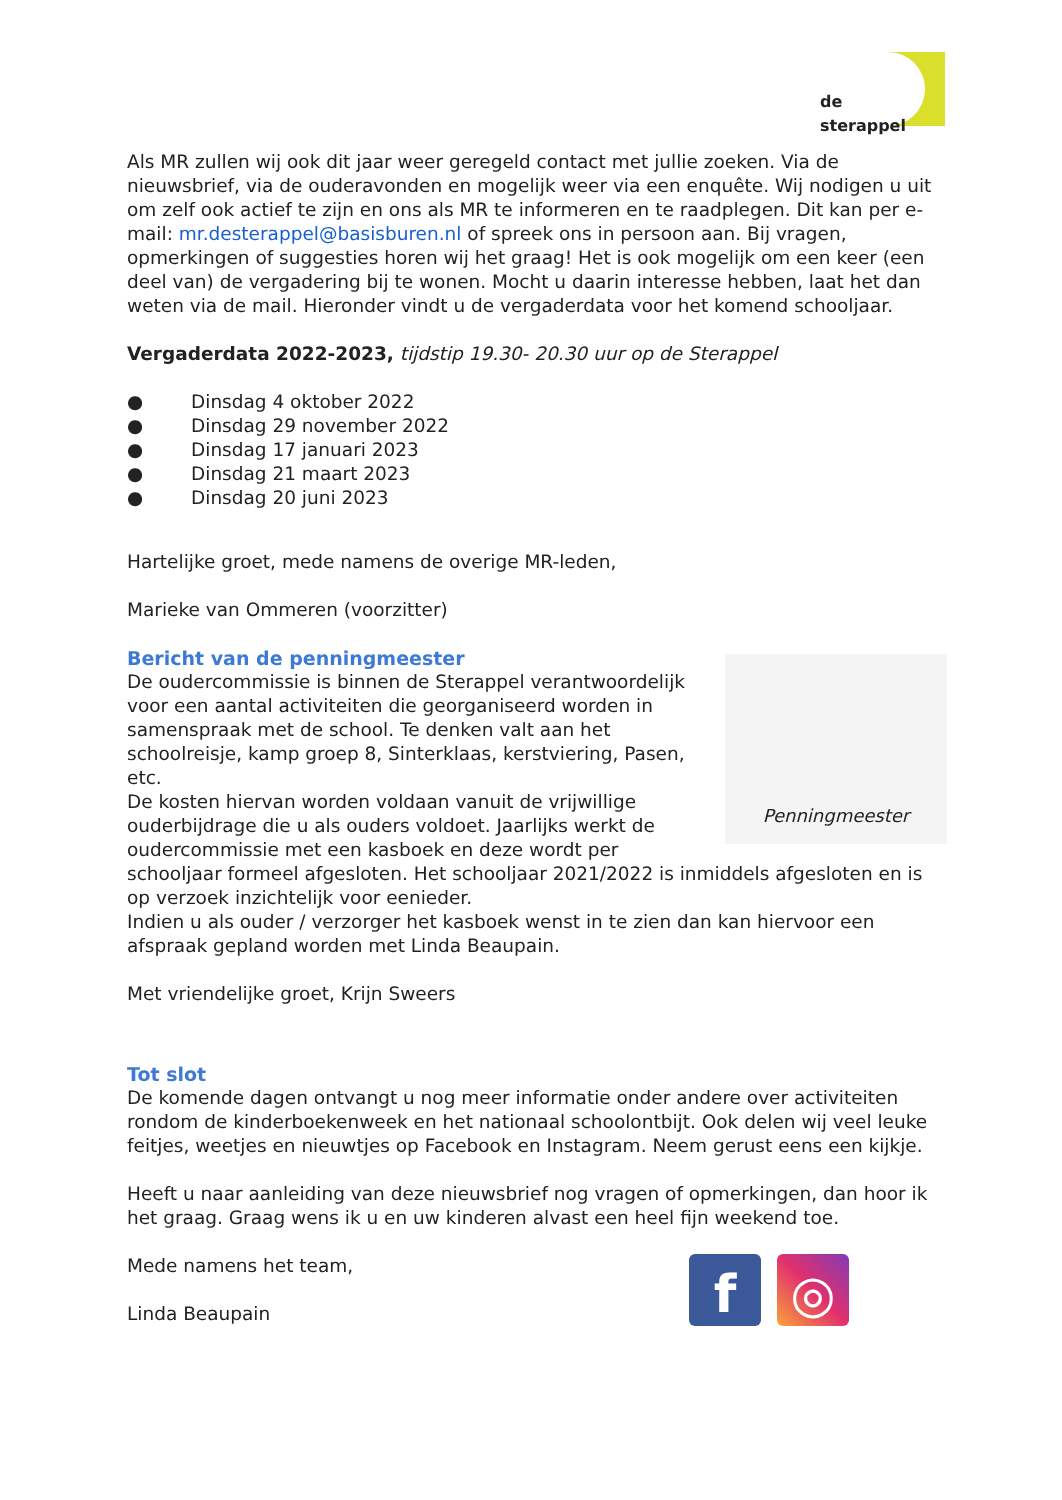de sterappel
Als MR zullen wij ook dit jaar weer geregeld contact met jullie zoeken. Via de nieuwsbrief, via de ouderavonden en mogelijk weer via een enquête. Wij nodigen u uit om zelf ook actief te zijn en ons als MR te informeren en te raadplegen. Dit kan per e-mail: mr.desterappel@basisburen.nl of spreek ons in persoon aan. Bij vragen, opmerkingen of suggesties horen wij het graag! Het is ook mogelijk om een keer (een deel van) de vergadering bij te wonen. Mocht u daarin interesse hebben, laat het dan weten via de mail. Hieronder vindt u de vergaderdata voor het komend schooljaar.
Vergaderdata 2022-2023, tijdstip 19.30- 20.30 uur op de Sterappel
● Dinsdag 4 oktober 2022
● Dinsdag 29 november 2022
● Dinsdag 17 januari 2023
● Dinsdag 21 maart 2023
● Dinsdag 20 juni 2023
Hartelijke groet, mede namens de overige MR-leden,
Marieke van Ommeren (voorzitter)
Penningmeester
Bericht van de penningmeester
De oudercommissie is binnen de Sterappel verantwoordelijk voor een aantal activiteiten die georganiseerd worden in samenspraak met de school. Te denken valt aan het schoolreisje, kamp groep 8, Sinterklaas, kerstviering, Pasen, etc.
De kosten hiervan worden voldaan vanuit de vrijwillige ouderbijdrage die u als ouders voldoet. Jaarlijks werkt de oudercommissie met een kasboek en deze wordt per schooljaar formeel afgesloten. Het schooljaar 2021/2022 is inmiddels afgesloten en is op verzoek inzichtelijk voor eenieder.
Indien u als ouder / verzorger het kasboek wenst in te zien dan kan hiervoor een afspraak gepland worden met Linda Beaupain.
Met vriendelijke groet, Krijn Sweers
Tot slot
De komende dagen ontvangt u nog meer informatie onder andere over activiteiten rondom de kinderboekenweek en het nationaal schoolontbijt. Ook delen wij veel leuke feitjes, weetjes en nieuwtjes op Facebook en Instagram. Neem gerust eens een kijkje.
Heeft u naar aanleiding van deze nieuwsbrief nog vragen of opmerkingen, dan hoor ik het graag. Graag wens ik u en uw kinderen alvast een heel fijn weekend toe.
f ◎
Mede namens het team,
Linda Beaupain